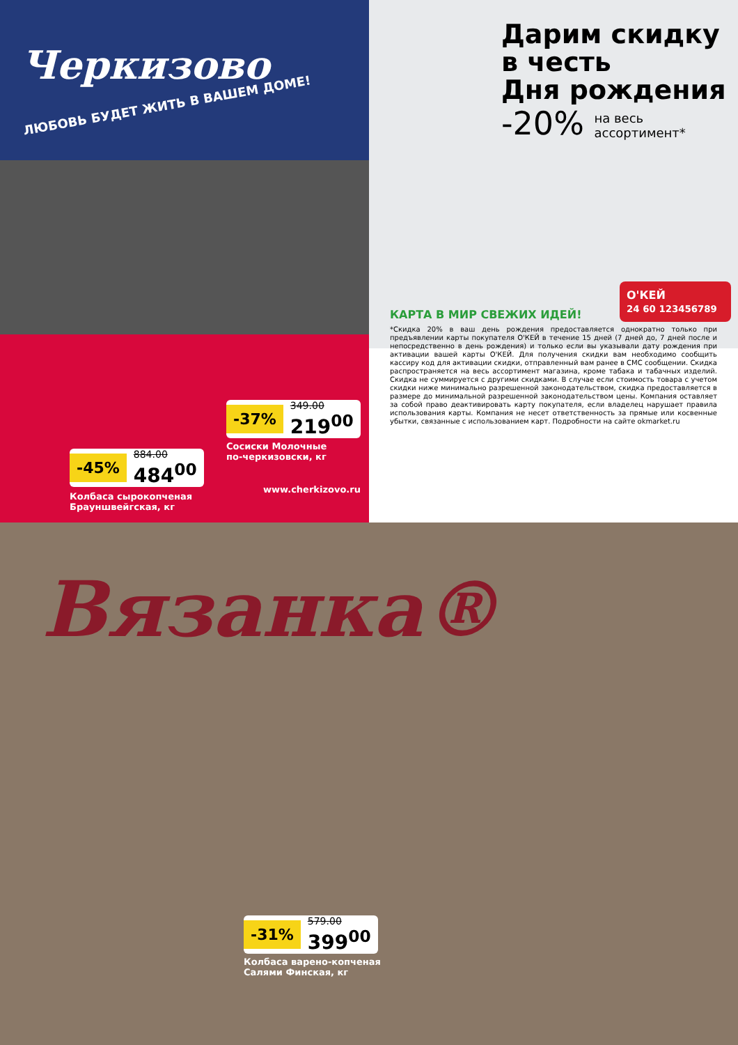Черкизово
ЛЮБОВЬ БУДЕТ ЖИТЬ В ВАШЕМ ДОМЕ!
-37% 349.00 219<sup>00</sup>
Сосиски Молочные
по-черкизовски, кг
-45% 884.00 484<sup>00</sup>
www.cherkizovo.ru
Колбаса сырокопченая
Брауншвейгская, кг
Дарим скидку
в честь
Дня рождения
-20% на весь
ассортимент*
О'КЕЙ
24 60 123456789
КАРТА В МИР СВЕЖИХ ИДЕЙ!
*Скидка 20% в ваш день рождения предоставляется однократно только при предъявлении карты покупателя О'КЕЙ в течение 15 дней (7 дней до, 7 дней после и непосредственно в день рождения) и только если вы указывали дату рождения при активации вашей карты О'КЕЙ. Для получения скидки вам необходимо сообщить кассиру код для активации скидки, отправленный вам ранее в СМС сообщении. Скидка распространяется на весь ассортимент магазина, кроме табака и табачных изделий. Скидка не суммируется с другими скидками. В случае если стоимость товара с учетом скидки ниже минимально разрешенной законодательством, скидка предоставляется в размере до минимальной разрешенной законодательством цены. Компания оставляет за собой право деактивировать карту покупателя, если владелец нарушает правила использования карты. Компания не несет ответственность за прямые или косвенные убытки, связанные с использованием карт. Подробности на сайте okmarket.ru
Вязанка®
-31% 579.00 399<sup>00</sup>
Колбаса варено-копченая
Салями Финская, кг